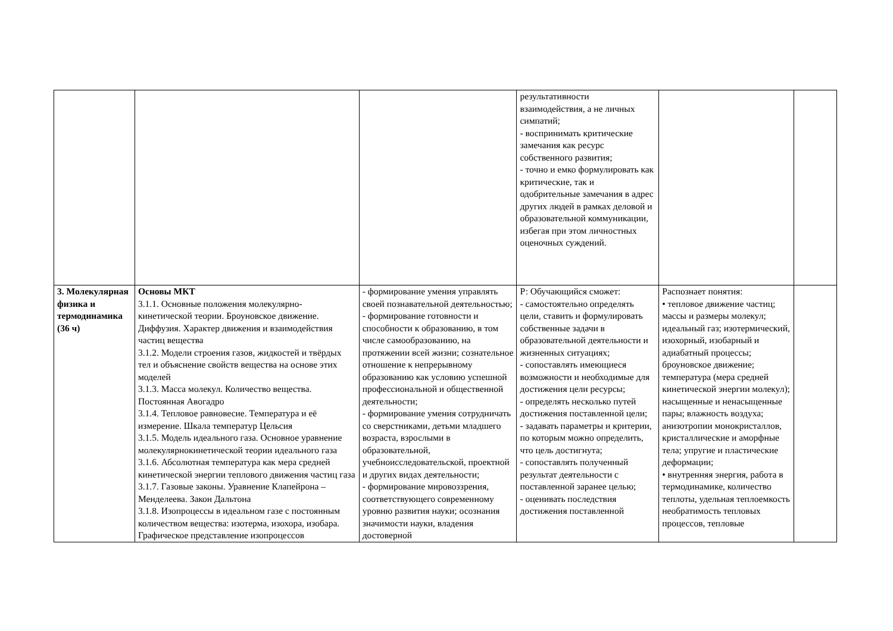| | | | результативности взаимодействия, а не личных симпатий; - воспринимать критические замечания как ресурс собственного развития; - точно и емко формулировать как критические, так и одобрительные замечания в адрес других людей в рамках деловой и образовательной коммуникации, избегая при этом личностных оценочных суждений. | | |
| 3. Молекулярная физика и термодинамика (36 ч) | Основы МКТ 3.1.1. Основные положения молекулярно-кинетической теории. Броуновское движение. Диффузия. Характер движения и взаимодействия частиц вещества 3.1.2. Модели строения газов, жидкостей и твёрдых тел и объяснение свойств вещества на основе этих моделей 3.1.3. Масса молекул. Количество вещества. Постоянная Авогадро 3.1.4. Тепловое равновесие. Температура и её измерение. Шкала температур Цельсия 3.1.5. Модель идеального газа. Основное уравнение молекулярнокинетической теории идеального газа 3.1.6. Абсолютная температура как мера средней кинетической энергии теплового движения частиц газа 3.1.7. Газовые законы. Уравнение Клапейрона – Менделеева. Закон Дальтона 3.1.8. Изопроцессы в идеальном газе с постоянным количеством вещества: изотерма, изохора, изобара. Графическое представление изопроцессов | - формирование умения управлять своей познавательной деятельностью; - формирование готовности и способности к образованию, в том числе самообразованию, на протяжении всей жизни; сознательное отношение к непрерывному образованию как условию успешной профессиональной и общественной деятельности; - формирование умения сотрудничать со сверстниками, детьми младшего возраста, взрослыми в образовательной, учебноисследовательской, проектной и других видах деятельности; - формирование мировоззрения, соответствующего современному уровню развития науки; осознания значимости науки, владения достоверной | Р: Обучающийся сможет: - самостоятельно определять цели, ставить и формулировать собственные задачи в образовательной деятельности и жизненных ситуациях; - сопоставлять имеющиеся возможности и необходимые для достижения цели ресурсы; - определять несколько путей достижения поставленной цели; - задавать параметры и критерии, по которым можно определить, что цель достигнута; - сопоставлять полученный результат деятельности с поставленной заранее целью; - оценивать последствия достижения поставленной | Распознает понятия: • тепловое движение частиц; массы и размеры молекул; идеальный газ; изотермический, изохорный, изобарный и адиабатный процессы; броуновское движение; температура (мера средней кинетической энергии молекул); насыщенные и ненасыщенные пары; влажность воздуха; анизотропии монокристаллов, кристаллические и аморфные тела; упругие и пластические деформации; • внутренняя энергия, работа в термодинамике, количество теплоты, удельная теплоемкость необратимость тепловых процессов, тепловые | |